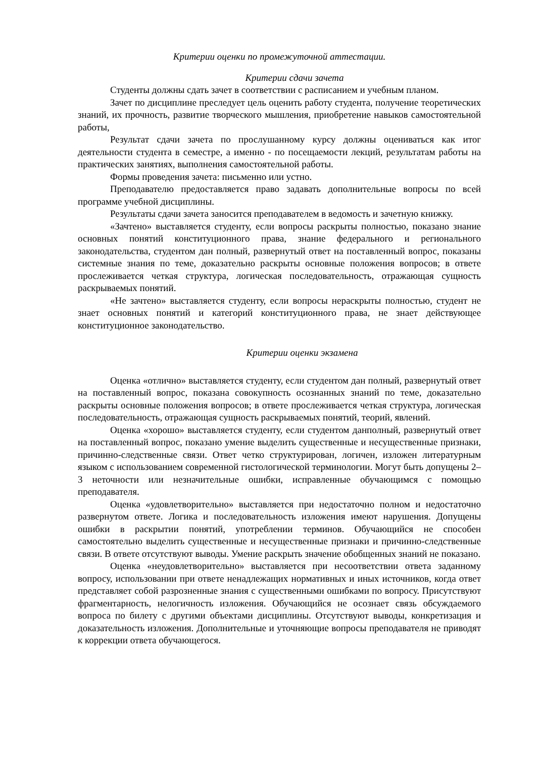Критерии оценки по промежуточной аттестации.
Критерии сдачи зачета
Студенты должны сдать зачет в соответствии с расписанием и учебным планом.
Зачет по дисциплине преследует цель оценить работу студента, получение теоретических знаний, их прочность, развитие творческого мышления, приобретение навыков самостоятельной работы,
Результат сдачи зачета по прослушанному курсу должны оцениваться как итог деятельности студента в семестре, а именно - по посещаемости лекций, результатам работы на практических занятиях, выполнения самостоятельной работы.
Формы проведения зачета: письменно или устно.
Преподавателю предоставляется право задавать дополнительные вопросы по всей программе учебной дисциплины.
Результаты сдачи зачета заносится преподавателем в ведомость и зачетную книжку.
«Зачтено» выставляется студенту, если вопросы раскрыты полностью, показано знание основных понятий конституционного права, знание федерального и регионального законодательства, студентом дан полный, развернутый ответ на поставленный вопрос, показаны системные знания по теме, доказательно раскрыты основные положения вопросов; в ответе прослеживается четкая структура, логическая последовательность, отражающая сущность раскрываемых понятий.
«Не зачтено» выставляется студенту, если вопросы нераскрыты полностью, студент не знает основных понятий и категорий конституционного права, не знает действующее конституционное законодательство.
Критерии оценки экзамена
Оценка «отлично» выставляется студенту, если студентом дан полный, развернутый ответ на поставленный вопрос, показана совокупность осознанных знаний по теме, доказательно раскрыты основные положения вопросов; в ответе прослеживается четкая структура, логическая последовательность, отражающая сущность раскрываемых понятий, теорий, явлений.
Оценка «хорошо» выставляется студенту, если студентом данполный, развернутый ответ на поставленный вопрос, показано умение выделить существенные и несущественные признаки, причинно-следственные связи. Ответ четко структурирован, логичен, изложен литературным языком с использованием современной гистологической терминологии. Могут быть допущены 2–3 неточности или незначительные ошибки, исправленные обучающимся с помощью преподавателя.
Оценка «удовлетворительно» выставляется при недостаточно полном и недостаточно развернутом ответе. Логика и последовательность изложения имеют нарушения. Допущены ошибки в раскрытии понятий, употреблении терминов. Обучающийся не способен самостоятельно выделить существенные и несущественные признаки и причинно-следственные связи. В ответе отсутствуют выводы. Умение раскрыть значение обобщенных знаний не показано.
Оценка «неудовлетворительно» выставляется при несоответствии ответа заданному вопросу, использовании при ответе ненадлежащих нормативных и иных источников, когда ответ представляет собой разрозненные знания с существенными ошибками по вопросу. Присутствуют фрагментарность, нелогичность изложения. Обучающийся не осознает связь обсуждаемого вопроса по билету с другими объектами дисциплины. Отсутствуют выводы, конкретизация и доказательность изложения. Дополнительные и уточняющие вопросы преподавателя не приводят к коррекции ответа обучающегося.